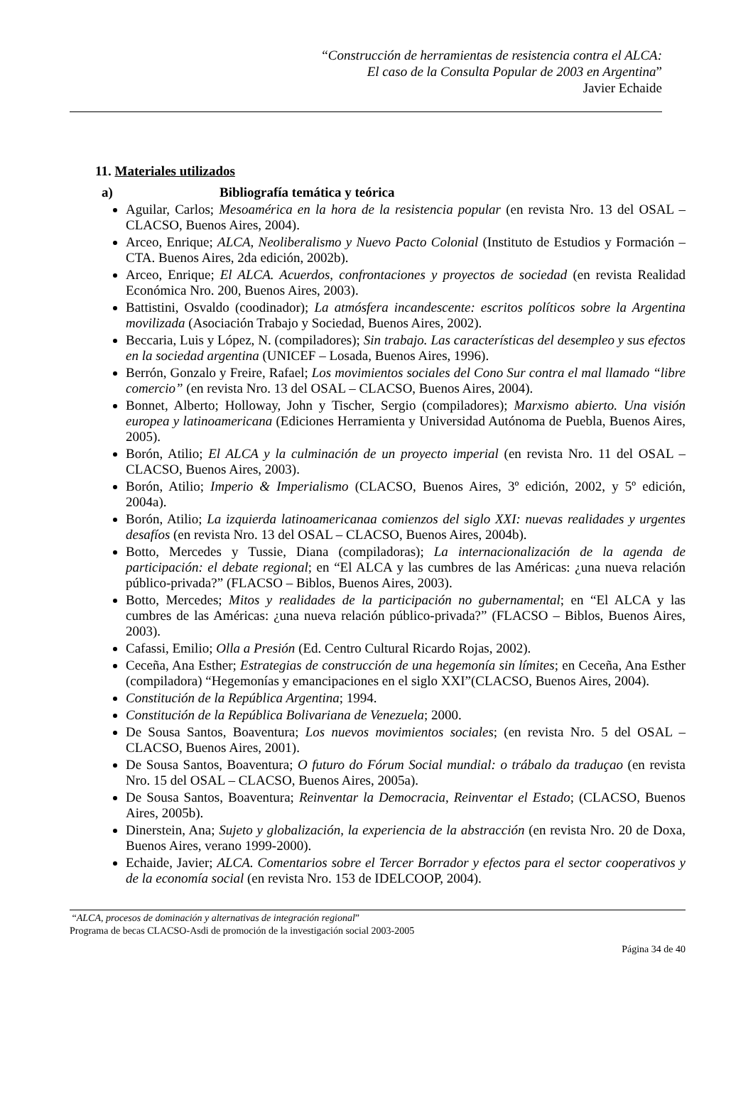“Construcción de herramientas de resistencia contra el ALCA:
El caso de la Consulta Popular de 2003 en Argentina”
Javier Echaide
11. Materiales utilizados
a) Bibliografía temática y teórica
Aguilar, Carlos; Mesoamérica en la hora de la resistencia popular (en revista Nro. 13 del OSAL – CLACSO, Buenos Aires, 2004).
Arceo, Enrique; ALCA, Neoliberalismo y Nuevo Pacto Colonial (Instituto de Estudios y Formación – CTA. Buenos Aires, 2da edición, 2002b).
Arceo, Enrique; El ALCA. Acuerdos, confrontaciones y proyectos de sociedad (en revista Realidad Económica Nro. 200, Buenos Aires, 2003).
Battistini, Osvaldo (coodinador); La atmósfera incandescente: escritos políticos sobre la Argentina movilizada (Asociación Trabajo y Sociedad, Buenos Aires, 2002).
Beccaria, Luis y López, N. (compiladores); Sin trabajo. Las características del desempleo y sus efectos en la sociedad argentina (UNICEF – Losada, Buenos Aires, 1996).
Berrón, Gonzalo y Freire, Rafael; Los movimientos sociales del Cono Sur contra el mal llamado “libre comercio” (en revista Nro. 13 del OSAL – CLACSO, Buenos Aires, 2004).
Bonnet, Alberto; Holloway, John y Tischer, Sergio (compiladores); Marxismo abierto. Una visión europea y latinoamericana (Ediciones Herramienta y Universidad Autónoma de Puebla, Buenos Aires, 2005).
Borón, Atilio; El ALCA y la culminación de un proyecto imperial (en revista Nro. 11 del OSAL – CLACSO, Buenos Aires, 2003).
Borón, Atilio; Imperio & Imperialismo (CLACSO, Buenos Aires, 3º edición, 2002, y 5º edición, 2004a).
Borón, Atilio; La izquierda latinoamericanaa comienzos del siglo XXI: nuevas realidades y urgentes desafíos (en revista Nro. 13 del OSAL – CLACSO, Buenos Aires, 2004b).
Botto, Mercedes y Tussie, Diana (compiladoras); La internacionalización de la agenda de participación: el debate regional; en “El ALCA y las cumbres de las Américas: ¿una nueva relación público-privada?” (FLACSO – Biblos, Buenos Aires, 2003).
Botto, Mercedes; Mitos y realidades de la participación no gubernamental; en “El ALCA y las cumbres de las Américas: ¿una nueva relación público-privada?” (FLACSO – Biblos, Buenos Aires, 2003).
Cafassi, Emilio; Olla a Presión (Ed. Centro Cultural Ricardo Rojas, 2002).
Ceceña, Ana Esther; Estrategias de construcción de una hegemonía sin límites; en Ceceña, Ana Esther (compiladora) “Hegemonías y emancipaciones en el siglo XXI”(CLACSO, Buenos Aires, 2004).
Constitución de la República Argentina; 1994.
Constitución de la República Bolivariana de Venezuela; 2000.
De Sousa Santos, Boaventura; Los nuevos movimientos sociales; (en revista Nro. 5 del OSAL – CLACSO, Buenos Aires, 2001).
De Sousa Santos, Boaventura; O futuro do Fórum Social mundial: o trábalo da traduçao (en revista Nro. 15 del OSAL – CLACSO, Buenos Aires, 2005a).
De Sousa Santos, Boaventura; Reinventar la Democracia, Reinventar el Estado; (CLACSO, Buenos Aires, 2005b).
Dinerstein, Ana; Sujeto y globalización, la experiencia de la abstracción (en revista Nro. 20 de Doxa, Buenos Aires, verano 1999-2000).
Echaide, Javier; ALCA. Comentarios sobre el Tercer Borrador y efectos para el sector cooperativos y de la economía social (en revista Nro. 153 de IDELCOOP, 2004).
“ALCA, procesos de dominación y alternativas de integración regional”
Programa de becas CLACSO-Asdi de promoción de la investigación social 2003-2005
Página 34 de 40